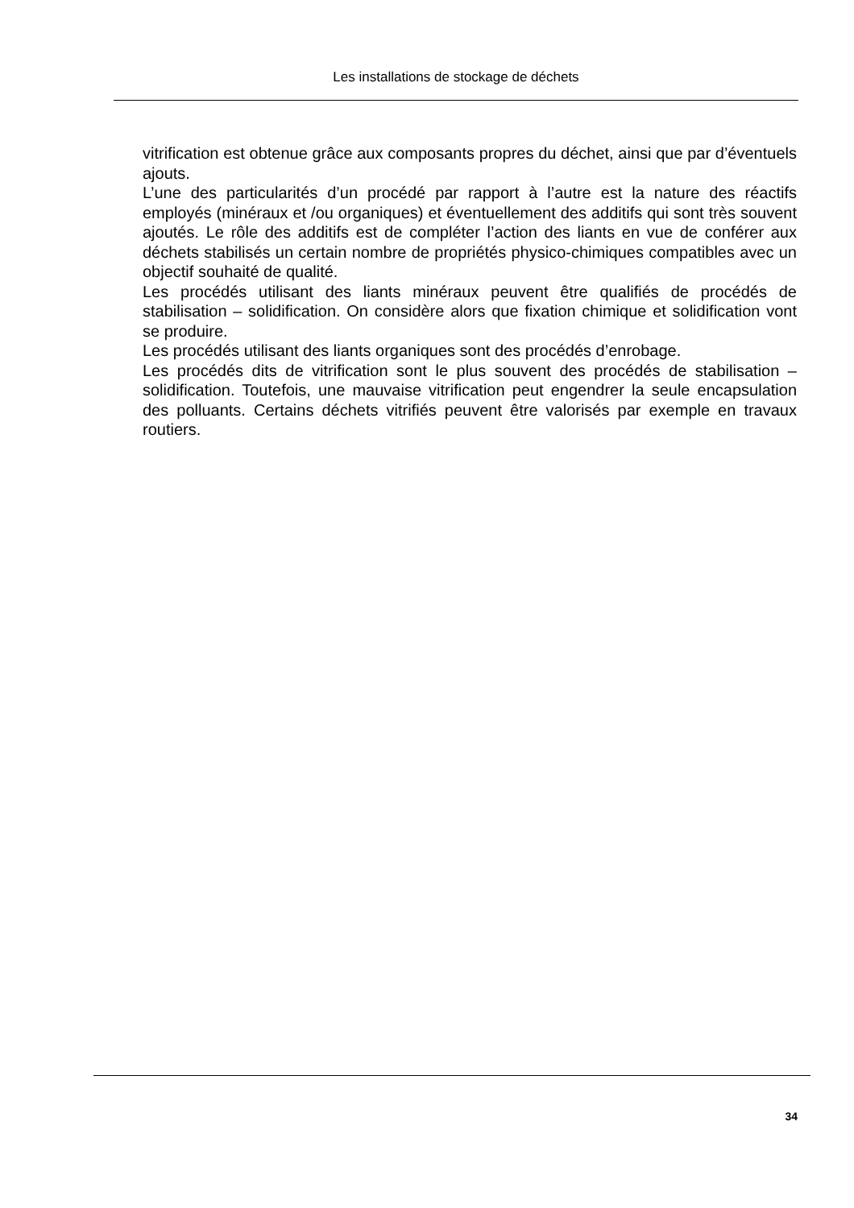Les installations de stockage de déchets
vitrification est obtenue grâce aux composants propres du déchet, ainsi que par d’éventuels ajouts.
L’une des particularités d’un procédé par rapport à l’autre est la nature des réactifs employés (minéraux et /ou organiques) et éventuellement des additifs qui sont très souvent ajoutés. Le rôle des additifs est de compléter l’action des liants en vue de conférer aux déchets stabilisés un certain nombre de propriétés physico-chimiques compatibles avec un objectif souhaité de qualité.
Les procédés utilisant des liants minéraux peuvent être qualifiés de procédés de stabilisation – solidification. On considère alors que fixation chimique et solidification vont se produire.
Les procédés utilisant des liants organiques sont des procédés d’enrobage.
Les procédés dits de vitrification sont le plus souvent des procédés de stabilisation – solidification. Toutefois, une mauvaise vitrification peut engendrer la seule encapsulation des polluants. Certains déchets vitrifiés peuvent être valorisés par exemple en travaux routiers.
34